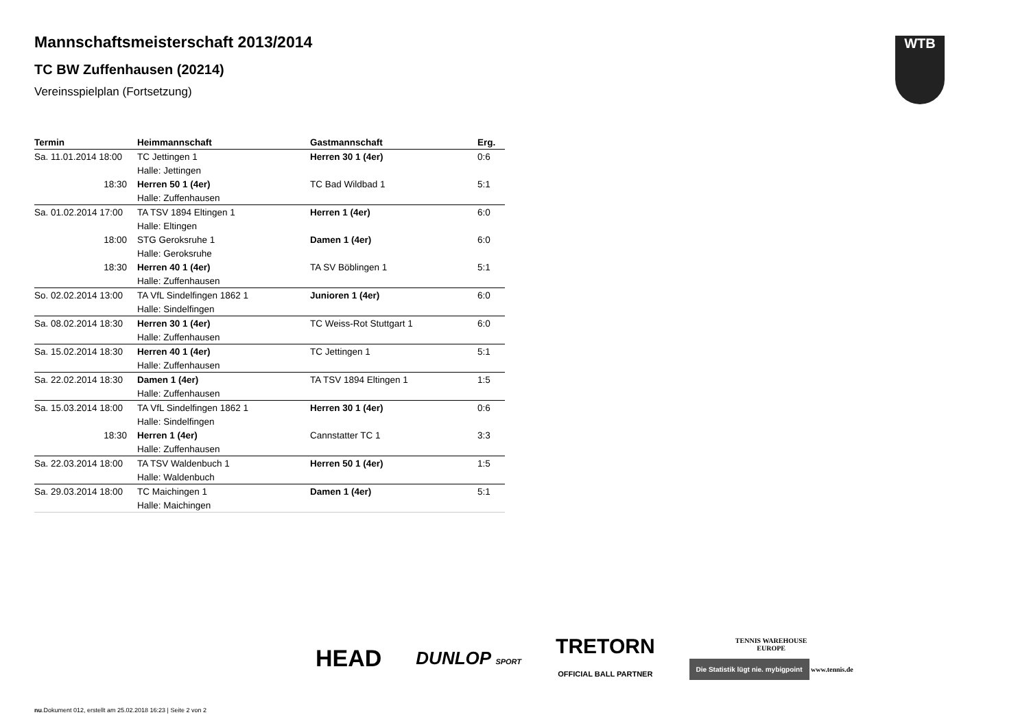Mannschaftsmeisterschaft 2013/2014
TC BW Zuffenhausen (20214)
Vereinsspielplan (Fortsetzung)
WTB
| Termin | Heimmannschaft | Gastmannschaft | Erg. |
| --- | --- | --- | --- |
| Sa. 11.01.2014 18:00 | TC Jettingen 1 | Herren 30 1 (4er) | 0:6 |
| | Halle: Jettingen | | |
| 18:30 | Herren 50 1 (4er) | TC Bad Wildbad 1 | 5:1 |
| | Halle: Zuffenhausen | | |
| Sa. 01.02.2014 17:00 | TA TSV 1894 Eltingen 1 | Herren 1 (4er) | 6:0 |
| | Halle: Eltingen | | |
| 18:00 | STG Geroksruhe 1 | Damen 1 (4er) | 6:0 |
| | Halle: Geroksruhe | | |
| 18:30 | Herren 40 1 (4er) | TA SV Böblingen 1 | 5:1 |
| | Halle: Zuffenhausen | | |
| So. 02.02.2014 13:00 | TA VfL Sindelfingen 1862 1 | Junioren 1 (4er) | 6:0 |
| | Halle: Sindelfingen | | |
| Sa. 08.02.2014 18:30 | Herren 30 1 (4er) | TC Weiss-Rot Stuttgart 1 | 6:0 |
| | Halle: Zuffenhausen | | |
| Sa. 15.02.2014 18:30 | Herren 40 1 (4er) | TC Jettingen 1 | 5:1 |
| | Halle: Zuffenhausen | | |
| Sa. 22.02.2014 18:30 | Damen 1 (4er) | TA TSV 1894 Eltingen 1 | 1:5 |
| | Halle: Zuffenhausen | | |
| Sa. 15.03.2014 18:00 | TA VfL Sindelfingen 1862 1 | Herren 30 1 (4er) | 0:6 |
| | Halle: Sindelfingen | | |
| 18:30 | Herren 1 (4er) | Cannstatter TC 1 | 3:3 |
| | Halle: Zuffenhausen | | |
| Sa. 22.03.2014 18:00 | TA TSV Waldenbuch 1 | Herren 50 1 (4er) | 1:5 |
| | Halle: Waldenbuch | | |
| Sa. 29.03.2014 18:00 | TC Maichingen 1 | Damen 1 (4er) | 5:1 |
| | Halle: Maichingen | | |
HEAD
DUNLOP SPORT
TRETORN
OFFICIAL BALL PARTNER
TENNIS WAREHOUSE
EUROPE
Die Statistik lügt nie. mybigpoint www.tennis.de
nu.Dokument 012, erstellt am 25.02.2018 16:23 | Seite 2 von 2